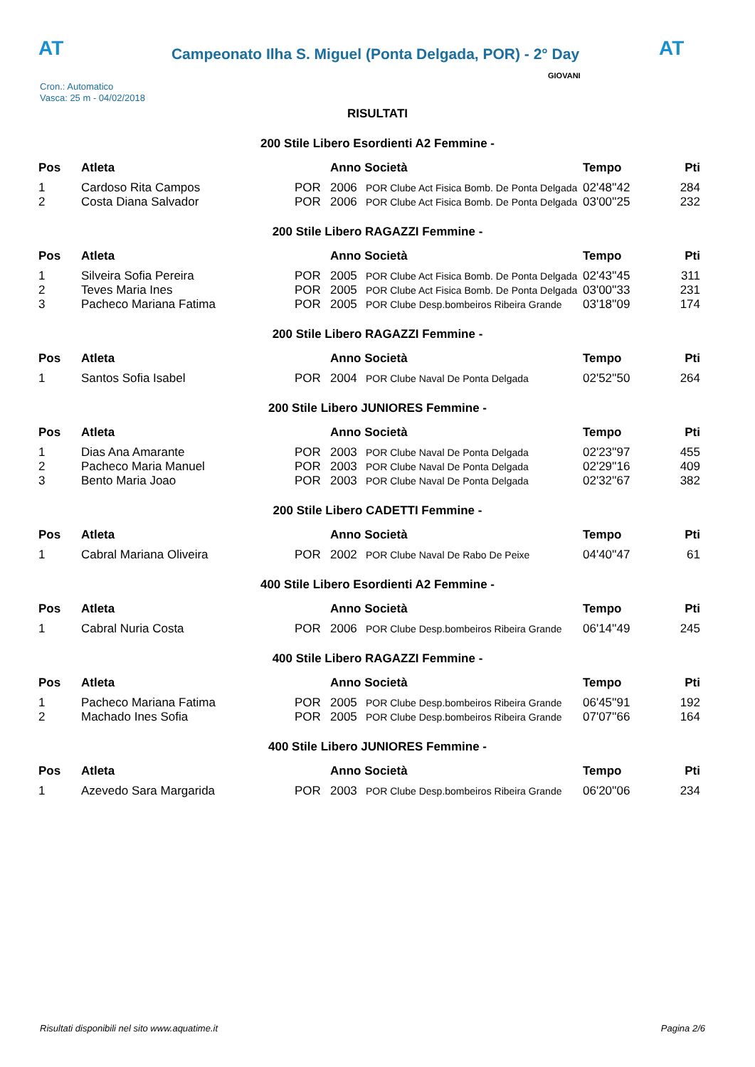AT
Campeonato Ilha S. Miguel (Ponta Delgada, POR) - 2° Day
AT
Cron.: Automatico
Vasca: 25 m - 04/02/2018
GIOVANI
RISULTATI
200 Stile Libero Esordienti A2 Femmine -
| Pos | Atleta | | Anno Società | | Tempo | Pti |
| --- | --- | --- | --- | --- | --- | --- |
| 1 | Cardoso Rita Campos | POR | 2006 | POR Clube Act Fisica Bomb. De Ponta Delgada | 02'48''42 | 284 |
| 2 | Costa Diana Salvador | POR | 2006 | POR Clube Act Fisica Bomb. De Ponta Delgada | 03'00''25 | 232 |
200 Stile Libero RAGAZZI Femmine -
| Pos | Atleta | | Anno Società | | Tempo | Pti |
| --- | --- | --- | --- | --- | --- | --- |
| 1 | Silveira Sofia Pereira | POR | 2005 | POR Clube Act Fisica Bomb. De Ponta Delgada | 02'43''45 | 311 |
| 2 | Teves Maria Ines | POR | 2005 | POR Clube Act Fisica Bomb. De Ponta Delgada | 03'00''33 | 231 |
| 3 | Pacheco Mariana Fatima | POR | 2005 | POR Clube Desp.bombeiros Ribeira Grande | 03'18''09 | 174 |
200 Stile Libero RAGAZZI Femmine -
| Pos | Atleta | | Anno Società | | Tempo | Pti |
| --- | --- | --- | --- | --- | --- | --- |
| 1 | Santos Sofia Isabel | POR | 2004 | POR Clube Naval De Ponta Delgada | 02'52''50 | 264 |
200 Stile Libero JUNIORES Femmine -
| Pos | Atleta | | Anno Società | | Tempo | Pti |
| --- | --- | --- | --- | --- | --- | --- |
| 1 | Dias Ana Amarante | POR | 2003 | POR Clube Naval De Ponta Delgada | 02'23''97 | 455 |
| 2 | Pacheco Maria Manuel | POR | 2003 | POR Clube Naval De Ponta Delgada | 02'29''16 | 409 |
| 3 | Bento Maria Joao | POR | 2003 | POR Clube Naval De Ponta Delgada | 02'32''67 | 382 |
200 Stile Libero CADETTI Femmine -
| Pos | Atleta | | Anno Società | | Tempo | Pti |
| --- | --- | --- | --- | --- | --- | --- |
| 1 | Cabral Mariana Oliveira | POR | 2002 | POR Clube Naval De Rabo De Peixe | 04'40''47 | 61 |
400 Stile Libero Esordienti A2 Femmine -
| Pos | Atleta | | Anno Società | | Tempo | Pti |
| --- | --- | --- | --- | --- | --- | --- |
| 1 | Cabral Nuria Costa | POR | 2006 | POR Clube Desp.bombeiros Ribeira Grande | 06'14''49 | 245 |
400 Stile Libero RAGAZZI Femmine -
| Pos | Atleta | | Anno Società | | Tempo | Pti |
| --- | --- | --- | --- | --- | --- | --- |
| 1 | Pacheco Mariana Fatima | POR | 2005 | POR Clube Desp.bombeiros Ribeira Grande | 06'45''91 | 192 |
| 2 | Machado Ines Sofia | POR | 2005 | POR Clube Desp.bombeiros Ribeira Grande | 07'07''66 | 164 |
400 Stile Libero JUNIORES Femmine -
| Pos | Atleta | | Anno Società | | Tempo | Pti |
| --- | --- | --- | --- | --- | --- | --- |
| 1 | Azevedo Sara Margarida | POR | 2003 | POR Clube Desp.bombeiros Ribeira Grande | 06'20''06 | 234 |
Risultati disponibili nel sito www.aquatime.it Pagina 2/6